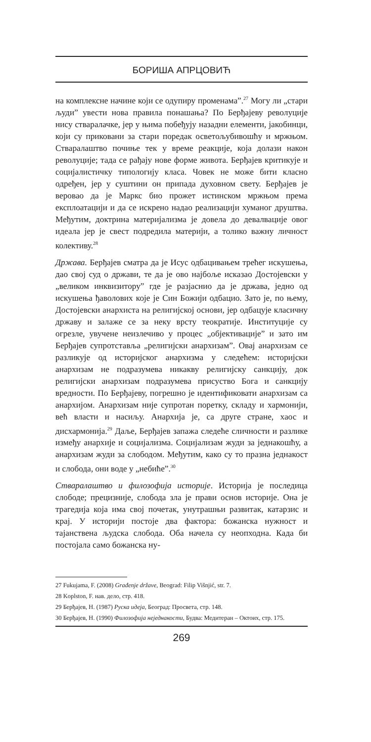БОРИША АПРЦОВИЋ
на комплексне начине који се одупиру променама”.<sup>27</sup> Могу ли „стари људи” увести нова правила понашања? По Берђајеву револуције нису стваралачке, јер у њима побеђују назадни елементи, јакобинци, који су приковани за стари поредак осветољубивошћу и мржњом. Стваралаштво почиње тек у време реакције, која долази након револуције; тада се рађају нове форме живота. Берђајев критикује и социјалистичку типологију класа. Човек не може бити класно одређен, јер у суштини он припада духовном свету. Берђајев је веровао да је Маркс био прожет истинском мржњом према експлоатацији и да се искрено надао реализацији хуманог друштва. Међутим, доктрина материјализма је довела до девалвације овог идеала јер је свест подредила материји, а толико важну личност колективу.<sup>28</sup>
Држава. Берђајев сматра да је Исус одбацивањем трећег искушења, дао свој суд о држави, те да је ово најбоље исказао Достојевски у „великом инквизитору” где је разјаснио да је држава, једно од искушења ђаволових које је Син Божији одбацио. Зато је, по њему, Достојевски анархиста на религијској основи, јер одбацује класичну државу и залаже се за неку врсту теократије. Институције су огрезле, увучене неизлечиво у процес „објективације” и зато им Берђајев супротставља „религијски анархизам”. Овај анархизам се разликује од историјског анархизма у следећем: историјски анархизам не подразумева никакву религијску санкцију, док религијски анархизам подразумева присуство Бога и санкцију вредности. По Берђајеву, погрешно је идентификовати анархизам са анархијом. Анархизам није супротан поретку, складу и хармонији, већ власти и насиљу. Анархија је, са друге стране, хаос и дисхармонија.<sup>29</sup> Даље, Берђајев запажа следеће сличности и разлике између анархије и социјализма. Социјализам жуди за једнакошћу, а анархизам жуди за слободом. Међутим, како су то празна једнакост и слобода, они воде у „небиће”.<sup>30</sup>
Стваралаштво и филозофија историје. Историја је последица слободе; прецизније, слобода зла је прави основ историје. Она је трагедија која има свој почетак, унутрашњи развитак, катарзис и крај. У историји постоје два фактора: божанска нужност и тајанствена људска слобода. Оба начела су неопходна. Када би постојала само божанска ну-
27 Fukujama, F. (2008) Građenje države, Beograd: Filip Višnjić, str. 7.
28 Koplston, F. нав. дело, стр. 418.
29 Берђајев, Н. (1987) Руска идеја, Београд: Просвета, стр. 148.
30 Берђајев, Н. (1990) Филозофија неједнакости, Будва: Медитеран – Октоих, стр. 175.
269